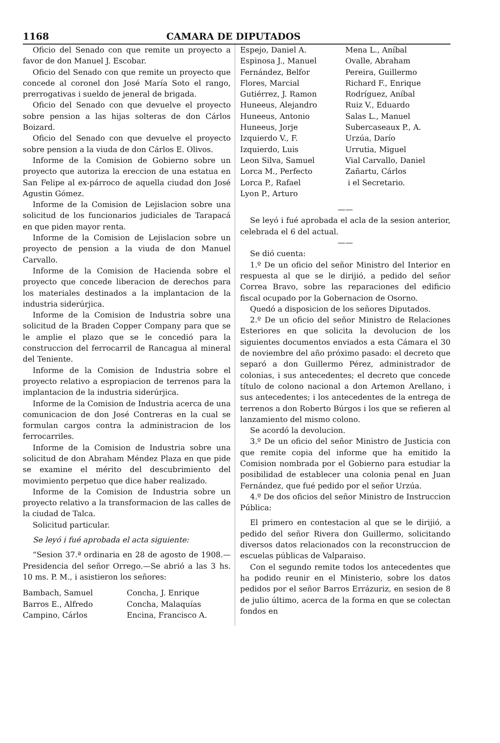1168 CAMARA DE DIPUTADOS
Oficio del Senado con que remite un proyecto a favor de don Manuel J. Escobar.
Oficio del Senado con que remite un proyecto que concede al coronel don José María Soto el rango, prerrogativas i sueldo de jeneral de brigada.
Oficio del Senado con que devuelve el proyecto sobre pension a las hijas solteras de don Cárlos Boizard.
Oficio del Senado con que devuelve el proyecto sobre pension a la viuda de don Cárlos E. Olivos.
Informe de la Comision de Gobierno sobre un proyecto que autoriza la ereccion de una estatua en San Felipe al ex-párroco de aquella ciudad don José Agustin Gómez.
Informe de la Comision de Lejislacion sobre una solicitud de los funcionarios judiciales de Tarapacá en que piden mayor renta.
Informe de la Comision de Lejislacion sobre un proyecto de pension a la viuda de don Manuel Carvallo.
Informe de la Comision de Hacienda sobre el proyecto que concede liberacion de derechos para los materiales destinados a la implantacion de la industria siderúrjica.
Informe de la Comision de Industria sobre una solicitud de la Braden Copper Company para que se le amplie el plazo que se le concedió para la construccion del ferrocarril de Rancagua al mineral del Teniente.
Informe de la Comision de Industria sobre el proyecto relativo a espropiacion de terrenos para la implantacion de la industria siderúrjica.
Informe de la Comision de Industria acerca de una comunicacion de don José Contreras en la cual se formulan cargos contra la administracion de los ferrocarriles.
Informe de la Comision de Industria sobre una solicitud de don Abraham Méndez Plaza en que pide se examine el mérito del descubrimiento del movimiento perpetuo que dice haber realizado.
Informe de la Comision de Industria sobre un proyecto relativo a la transformacion de las calles de la ciudad de Talca.
Solicitud particular.
Se leyó i fué aprobada el acta siguiente:
“Sesion 37.ª ordinaria en 28 de agosto de 1908.—Presidencia del señor Orrego.—Se abrió a las 3 hs. 10 ms. P. M., i asistieron los señores:
Bambach, Samuel
Barros E., Alfredo
Campino, Cárlos
Concha, J. Enrique
Concha, Malaquías
Encina, Francisco A.
Espejo, Daniel A.
Espinosa J., Manuel
Fernández, Belfor
Flores, Marcial
Gutiérrez, J. Ramon
Huneeus, Alejandro
Huneeus, Antonio
Huneeus, Jorje
Izquierdo V., F.
Izquierdo, Luis
Leon Silva, Samuel
Lorca M., Perfecto
Lorca P., Rafael
Lyon P., Arturo
Mena L., Aníbal
Ovalle, Abraham
Pereira, Guillermo
Richard F., Enrique
Rodríguez, Aníbal
Ruiz V., Eduardo
Salas L., Manuel
Subercaseaux P., A.
Urzúa, Darío
Urrutia, Miguel
Vial Carvallo, Daniel
Zañartu, Cárlos
i el Secretario.
——
Se leyó i fué aprobada el acla de la sesion anterior, celebrada el 6 del actual.
——
Se dió cuenta:
1.º De un oficio del señor Ministro del Interior en respuesta al que se le dirijió, a pedido del señor Correa Bravo, sobre las reparaciones del edificio fiscal ocupado por la Gobernacion de Osorno.
Quedó a disposicion de los señores Diputados.
2.º De un oficio del señor Ministro de Relaciones Esteriores en que solicita la devolucion de los siguientes documentos enviados a esta Cámara el 30 de noviembre del año próximo pasado: el decreto que separó a don Guillermo Pérez, administrador de colonias, i sus antecedentes; el decreto que concede título de colono nacional a don Artemon Arellano, i sus antecedentes; i los antecedentes de la entrega de terrenos a don Roberto Búrgos i los que se refieren al lanzamiento del mismo colono.
Se acordó la devolucion.
3.º De un oficio del señor Ministro de Justicia con que remite copia del informe que ha emitido la Comision nombrada por el Gobierno para estudiar la posibilidad de establecer una colonia penal en Juan Fernández, que fué pedido por el señor Urzúa.
4.º De dos oficios del señor Ministro de Instruccion Pública:
El primero en contestacion al que se le dirijió, a pedido del señor Rivera don Guillermo, solicitando diversos datos relacionados con la reconstruccion de escuelas públicas de Valparaiso.
Con el segundo remite todos los antecedentes que ha podido reunir en el Ministerio, sobre los datos pedidos por el señor Barros Errázuriz, en sesion de 8 de julio último, acerca de la forma en que se colectan fondos en